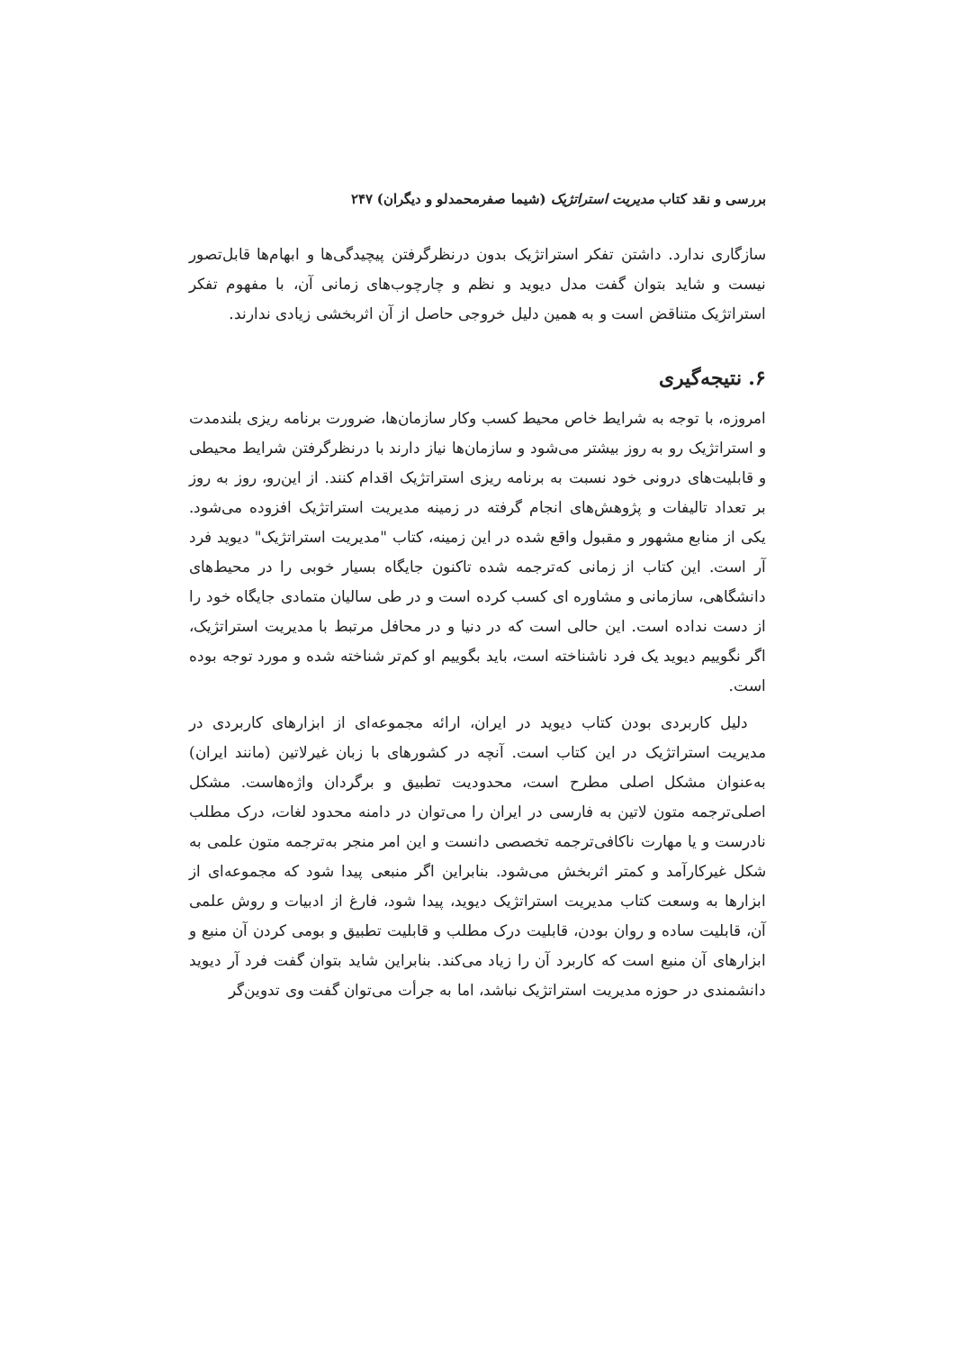بررسی و نقد کتاب مدیریت استراتژیک (شیما صفرمحمدلو و دیگران) ۲۴۷
سازگاری ندارد. داشتن تفکر استراتژیک بدون درنظرگرفتن پیچیدگی‌ها و ابهام‌ها قابل‌تصور نیست و شاید بتوان گفت مدل دیوید و نظم و چارچوب‌های زمانی آن، با مفهوم تفکر استراتژیک متناقض است و به همین دلیل خروجی حاصل از آن اثربخشی زیادی ندارند.
۶. نتیجه‌گیری
امروزه، با توجه به شرایط خاص محیط کسب وکار سازمان‌ها، ضرورت برنامه ریزی بلندمدت و استراتژیک رو به روز بیشتر می‌شود و سازمان‌ها نیاز دارند با درنظرگرفتن شرایط محیطی و قابلیت‌های درونی خود نسبت به برنامه ریزی استراتژیک اقدام کنند. از این‌رو، روز به روز بر تعداد تالیفات و پژوهش‌های انجام گرفته در زمینه مدیریت استراتژیک افزوده می‌شود. یکی از منابع مشهور و مقبول واقع شده در این زمینه، کتاب "مدیریت استراتژیک" دیوید فرد آر است. این کتاب از زمانی که‌ترجمه شده تاکنون جایگاه بسیار خوبی را در محیط‌های دانشگاهی، سازمانی و مشاوره ای کسب کرده است و در طی سالیان متمادی جایگاه خود را از دست نداده است. این حالی است که در دنیا و در محافل مرتبط با مدیریت استراتژیک، اگر نگوییم دیوید یک فرد ناشناخته است، باید بگوییم او کم‌تر شناخته شده و مورد توجه بوده است.
دلیل کاربردی بودن کتاب دیوید در ایران، ارائه مجموعه‌ای از ابزارهای کاربردی در مدیریت استراتژیک در این کتاب است. آنچه در کشورهای با زبان غیرلاتین (مانند ایران) به‌عنوان مشکل اصلی مطرح است، محدودیت تطبیق و برگردان واژه‌هاست. مشکل اصلی‌ترجمه متون لاتین به فارسی در ایران را می‌توان در دامنه محدود لغات، درک مطلب نادرست و یا مهارت ناکافی‌ترجمه تخصصی دانست و این امر منجر به‌ترجمه متون علمی به شکل غیرکارآمد و کمتر اثربخش می‌شود. بنابراین اگر منبعی پیدا شود که مجموعه‌ای از ابزارها به وسعت کتاب مدیریت استراتژیک دیوید، پیدا شود، فارغ از ادبیات و روش علمی آن، قابلیت ساده و روان بودن، قابلیت درک مطلب و قابلیت تطبیق و بومی کردن آن منبع و ابزارهای آن منبع است که کاربرد آن را زیاد می‌کند. بنابراین شاید بتوان گفت فرد آر دیوید دانشمندی در حوزه مدیریت استراتژیک نباشد، اما به جرأت می‌توان گفت وی تدوین‌گر